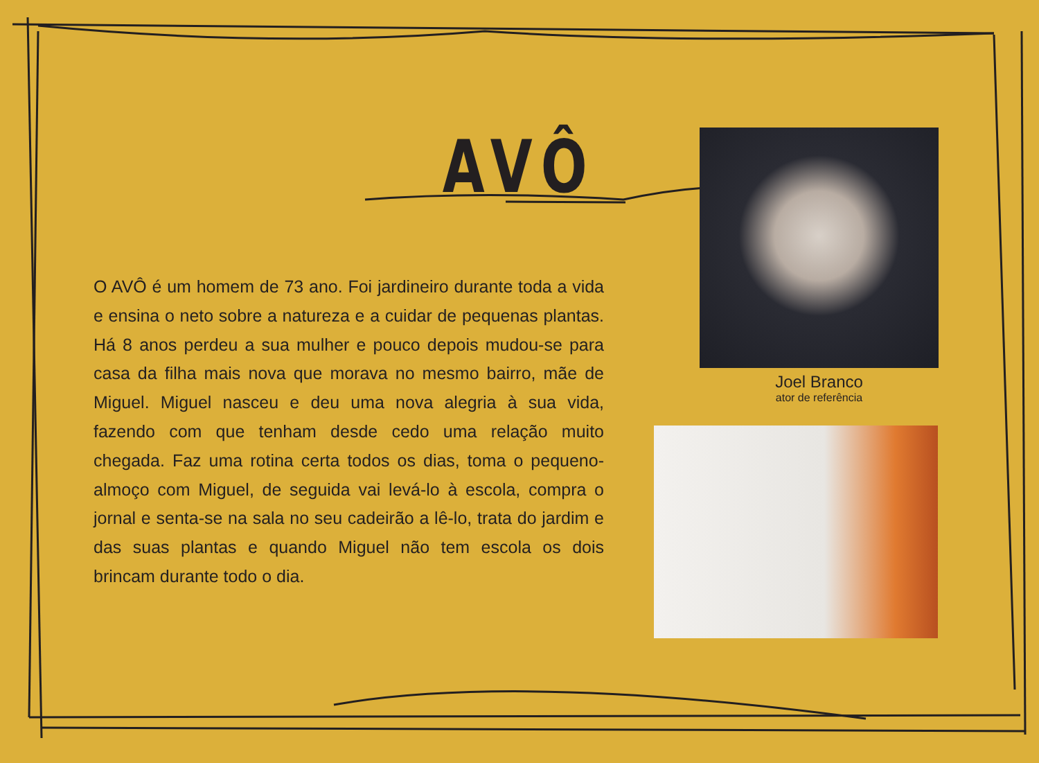AVÔ
O AVÔ é um homem de 73 ano. Foi jardineiro durante toda a vida e ensina o neto sobre a natureza e a cuidar de pequenas plantas. Há 8 anos perdeu a sua mulher e pouco depois mudou-se para casa da filha mais nova que morava no mesmo bairro, mãe de Miguel. Miguel nasceu e deu uma nova alegria à sua vida, fazendo com que tenham desde cedo uma relação muito chegada. Faz uma rotina certa todos os dias, toma o pequeno-almoço com Miguel, de seguida vai levá-lo à escola, compra o jornal e senta-se na sala no seu cadeirão a lê-lo, trata do jardim e das suas plantas e quando Miguel não tem escola os dois brincam durante todo o dia.
Joel Branco
ator de referência